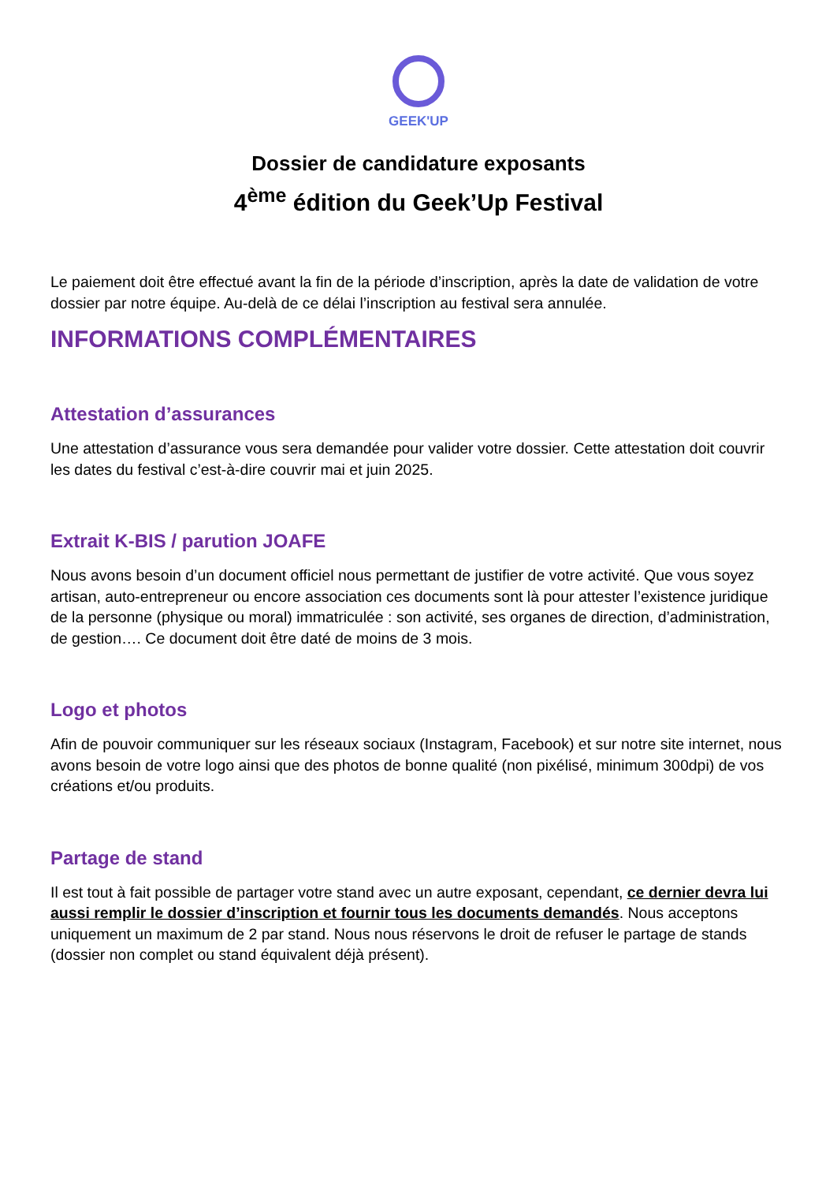GEEK'UP
Dossier de candidature exposants
4<sup>ème</sup> édition du Geek’Up Festival
Le paiement doit être effectué avant la fin de la période d’inscription, après la date de validation de votre dossier par notre équipe. Au-delà de ce délai l’inscription au festival sera annulée.
INFORMATIONS COMPLÉMENTAIRES
Attestation d’assurances
Une attestation d’assurance vous sera demandée pour valider votre dossier. Cette attestation doit couvrir les dates du festival c’est-à-dire couvrir mai et juin 2025.
Extrait K-BIS / parution JOAFE
Nous avons besoin d’un document officiel nous permettant de justifier de votre activité. Que vous soyez artisan, auto-entrepreneur ou encore association ces documents sont là pour attester l’existence juridique de la personne (physique ou moral) immatriculée : son activité, ses organes de direction, d’administration, de gestion…. Ce document doit être daté de moins de 3 mois.
Logo et photos
Afin de pouvoir communiquer sur les réseaux sociaux (Instagram, Facebook) et sur notre site internet, nous avons besoin de votre logo ainsi que des photos de bonne qualité (non pixélisé, minimum 300dpi) de vos créations et/ou produits.
Partage de stand
Il est tout à fait possible de partager votre stand avec un autre exposant, cependant, ce dernier devra lui aussi remplir le dossier d’inscription et fournir tous les documents demandés. Nous acceptons uniquement un maximum de 2 par stand. Nous nous réservons le droit de refuser le partage de stands (dossier non complet ou stand équivalent déjà présent).